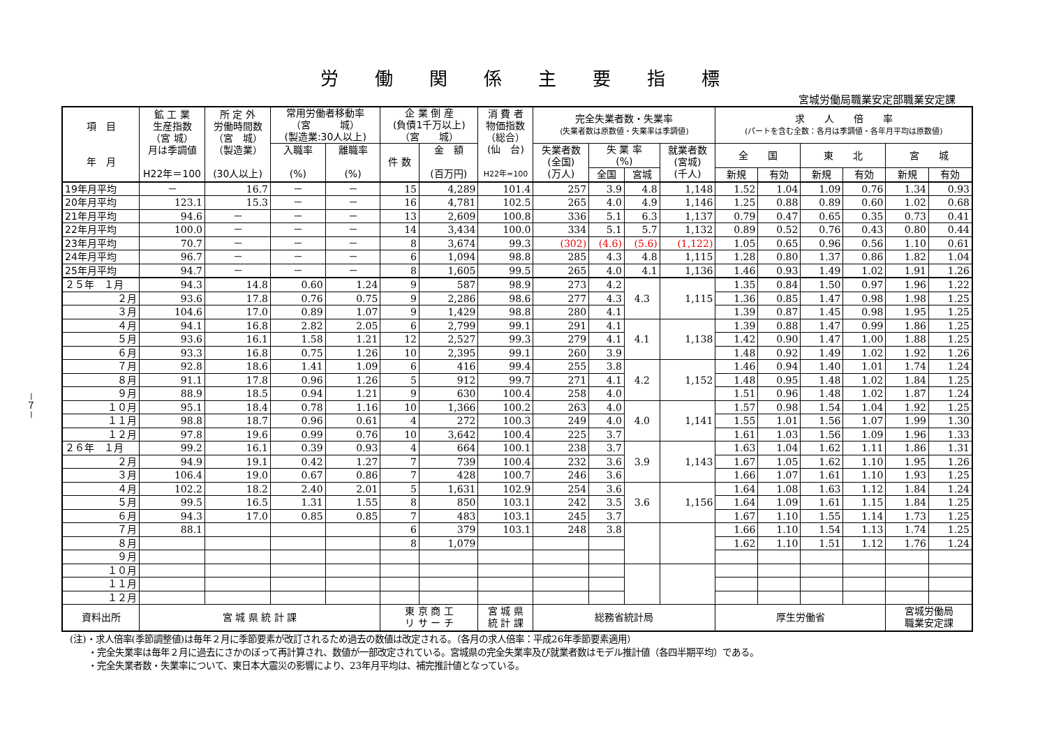－７－
労働関係主要指標
宮城労働局職業安定部職業安定課
| 項 目 年 月 | 鉱 工 業 生産指数 （宮 城） 月は季調値 H22年＝100 | 所 定 外 労働時間数 （宮 城） （製造業） (30人以上) | 常用労働者移動率 （宮 城） (製造業:30人以上) | | 企 業 倒 産 (負債1千万以上) （宮 城） | | 消 費 者 物価指数 （総合） (仙 台) H22年=100 | 完全失業者数・失業率 (失業者数は原数値・失業率は季調値) | | | | 求 人 倍 率 (パートを含む全数：各月は季調値・各年月平均は原数値) | | | | | |
| --- | --- | --- | --- | --- | --- | --- | --- | --- | --- | --- | --- | --- | --- | --- | --- | --- | --- |
| | | | 入職率 (%) | 離職率 (%) | 件 数 | 金 額 (百万円) | | 失業者数 (全国) (万人) | 失 業 率 (%) | | 就業者数 (宮城) (千人) | 全 国 | | 東 北 | | 宮 城 | |
| | | | | | | | | | 全国 | 宮城 | | 新規 | 有効 | 新規 | 有効 | 新規 | 有効 |
| 19年月平均 | － | 16.7 | － | － | 15 | 4,289 | 101.4 | 257 | 3.9 | 4.8 | 1,148 | 1.52 | 1.04 | 1.09 | 0.76 | 1.34 | 0.93 |
| 20年月平均 | 123.1 | 15.3 | － | － | 16 | 4,781 | 102.5 | 265 | 4.0 | 4.9 | 1,146 | 1.25 | 0.88 | 0.89 | 0.60 | 1.02 | 0.68 |
| 21年月平均 | 94.6 | － | － | － | 13 | 2,609 | 100.8 | 336 | 5.1 | 6.3 | 1,137 | 0.79 | 0.47 | 0.65 | 0.35 | 0.73 | 0.41 |
| 22年月平均 | 100.0 | － | － | － | 14 | 3,434 | 100.0 | 334 | 5.1 | 5.7 | 1,132 | 0.89 | 0.52 | 0.76 | 0.43 | 0.80 | 0.44 |
| 23年月平均 | 70.7 | － | － | － | 8 | 3,674 | 99.3 | (302) | (4.6) | (5.6) | (1,122) | 1.05 | 0.65 | 0.96 | 0.56 | 1.10 | 0.61 |
| 24年月平均 | 96.7 | － | － | － | 6 | 1,094 | 98.8 | 285 | 4.3 | 4.8 | 1,115 | 1.28 | 0.80 | 1.37 | 0.86 | 1.82 | 1.04 |
| 25年月平均 | 94.7 | － | － | － | 8 | 1,605 | 99.5 | 265 | 4.0 | 4.1 | 1,136 | 1.46 | 0.93 | 1.49 | 1.02 | 1.91 | 1.26 |
| ２５年 １月 | 94.3 | 14.8 | 0.60 | 1.24 | 9 | 587 | 98.9 | 273 | 4.2 | 4.3 | 1,115 | 1.35 | 0.84 | 1.50 | 0.97 | 1.96 | 1.22 |
| ２月 | 93.6 | 17.8 | 0.76 | 0.75 | 9 | 2,286 | 98.6 | 277 | 4.3 | | | 1.36 | 0.85 | 1.47 | 0.98 | 1.98 | 1.25 |
| ３月 | 104.6 | 17.0 | 0.89 | 1.07 | 9 | 1,429 | 98.8 | 280 | 4.1 | | | 1.39 | 0.87 | 1.45 | 0.98 | 1.95 | 1.25 |
| ４月 | 94.1 | 16.8 | 2.82 | 2.05 | 6 | 2,799 | 99.1 | 291 | 4.1 | 4.1 | 1,138 | 1.39 | 0.88 | 1.47 | 0.99 | 1.86 | 1.25 |
| ５月 | 93.6 | 16.1 | 1.58 | 1.21 | 12 | 2,527 | 99.3 | 279 | 4.1 | | | 1.42 | 0.90 | 1.47 | 1.00 | 1.88 | 1.25 |
| ６月 | 93.3 | 16.8 | 0.75 | 1.26 | 10 | 2,395 | 99.1 | 260 | 3.9 | | | 1.48 | 0.92 | 1.49 | 1.02 | 1.92 | 1.26 |
| ７月 | 92.8 | 18.6 | 1.41 | 1.09 | 6 | 416 | 99.4 | 255 | 3.8 | 4.2 | 1,152 | 1.46 | 0.94 | 1.40 | 1.01 | 1.74 | 1.24 |
| ８月 | 91.1 | 17.8 | 0.96 | 1.26 | 5 | 912 | 99.7 | 271 | 4.1 | | | 1.48 | 0.95 | 1.48 | 1.02 | 1.84 | 1.25 |
| ９月 | 88.9 | 18.5 | 0.94 | 1.21 | 9 | 630 | 100.4 | 258 | 4.0 | | | 1.51 | 0.96 | 1.48 | 1.02 | 1.87 | 1.24 |
| １０月 | 95.1 | 18.4 | 0.78 | 1.16 | 10 | 1,366 | 100.2 | 263 | 4.0 | 4.0 | 1,141 | 1.57 | 0.98 | 1.54 | 1.04 | 1.92 | 1.25 |
| １１月 | 98.8 | 18.7 | 0.96 | 0.61 | 4 | 272 | 100.3 | 249 | 4.0 | | | 1.55 | 1.01 | 1.56 | 1.07 | 1.99 | 1.30 |
| １２月 | 97.8 | 19.6 | 0.99 | 0.76 | 10 | 3,642 | 100.4 | 225 | 3.7 | | | 1.61 | 1.03 | 1.56 | 1.09 | 1.96 | 1.33 |
| ２６年 １月 | 99.2 | 16.1 | 0.39 | 0.93 | 4 | 664 | 100.1 | 238 | 3.7 | 3.9 | 1,143 | 1.63 | 1.04 | 1.62 | 1.11 | 1.86 | 1.31 |
| ２月 | 94.9 | 19.1 | 0.42 | 1.27 | 7 | 739 | 100.4 | 232 | 3.6 | | | 1.67 | 1.05 | 1.62 | 1.10 | 1.95 | 1.26 |
| ３月 | 106.4 | 19.0 | 0.67 | 0.86 | 7 | 428 | 100.7 | 246 | 3.6 | | | 1.66 | 1.07 | 1.61 | 1.10 | 1.93 | 1.25 |
| ４月 | 102.2 | 18.2 | 2.40 | 2.01 | 5 | 1,631 | 102.9 | 254 | 3.6 | 3.6 | 1,156 | 1.64 | 1.08 | 1.63 | 1.12 | 1.84 | 1.24 |
| ５月 | 99.5 | 16.5 | 1.31 | 1.55 | 8 | 850 | 103.1 | 242 | 3.5 | | | 1.64 | 1.09 | 1.61 | 1.15 | 1.84 | 1.25 |
| ６月 | 94.3 | 17.0 | 0.85 | 0.85 | 7 | 483 | 103.1 | 245 | 3.7 | | | 1.67 | 1.10 | 1.55 | 1.14 | 1.73 | 1.25 |
| ７月 | 88.1 | | | | 6 | 379 | 103.1 | 248 | 3.8 | | | 1.66 | 1.10 | 1.54 | 1.13 | 1.74 | 1.25 |
| ８月 | | | | | 8 | 1,079 | | | | | | 1.62 | 1.10 | 1.51 | 1.12 | 1.76 | 1.24 |
| ９月 | | | | | | | | | | | | | | | | | |
| １０月 | | | | | | | | | | | | | | | | | |
| １１月 | | | | | | | | | | | | | | | | | |
| １２月 | | | | | | | | | | | | | | | | | |
| 資料出所 | 宮 城 県 統 計 課 | | | | 東 京 商 工 リ サ ー チ | | 宮 城 県 統 計 課 | 総務省統計局 | | | | 厚生労働省 | | | | 宮城労働局 職業安定課 | |
(注)・求人倍率(季節調整値)は毎年２月に季節要素が改訂されるため過去の数値は改定される。（各月の求人倍率：平成26年季節要素適用）
　　・完全失業率は毎年２月に過去にさかのぼって再計算され、数値が一部改定されている。宮城県の完全失業率及び就業者数はモデル推計値（各四半期平均）である。
　　・完全失業者数・失業率について、東日本大震災の影響により、23年月平均は、補完推計値となっている。